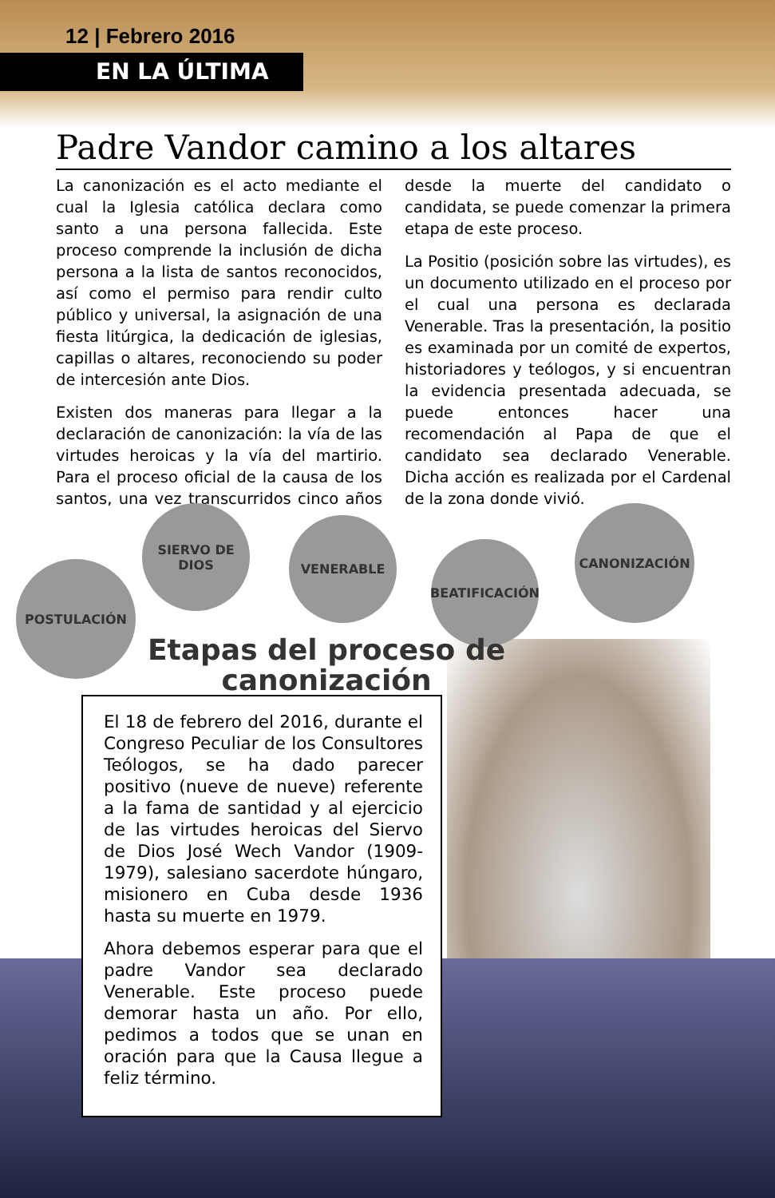12 | Febrero 2016
EN LA ÚLTIMA
Padre Vandor camino a los altares
La canonización es el acto mediante el cual la Iglesia católica declara como santo a una persona fallecida. Este proceso comprende la inclusión de dicha persona a la lista de santos reconocidos, así como el permiso para rendir culto público y universal, la asignación de una fiesta litúrgica, la dedicación de iglesias, capillas o altares, reconociendo su poder de intercesión ante Dios.
Existen dos maneras para llegar a la declaración de canonización: la vía de las virtudes heroicas y la vía del martirio. Para el proceso oficial de la causa de los santos, una vez transcurridos cinco años desde la muerte del candidato o candidata, se puede comenzar la primera etapa de este proceso.
La Positio (posición sobre las virtudes), es un documento utilizado en el proceso por el cual una persona es declarada Venerable. Tras la presentación, la positio es examinada por un comité de expertos, historiadores y teólogos, y si encuentran la evidencia presentada adecuada, se puede entonces hacer una recomendación al Papa de que el candidato sea declarado Venerable. Dicha acción es realizada por el Cardenal de la zona donde vivió.
POSTULACIÓN
SIERVO DE
DIOS
VENERABLE
BEATIFICACIÓN
CANONIZACIÓN
Etapas del proceso de
canonización
El 18 de febrero del 2016, durante el Congreso Peculiar de los Consultores Teólogos, se ha dado parecer positivo (nueve de nueve) referente a la fama de santidad y al ejercicio de las virtudes heroicas del Siervo de Dios José Wech Vandor (1909-1979), salesiano sacerdote húngaro, misionero en Cuba desde 1936 hasta su muerte en 1979.
Ahora debemos esperar para que el padre Vandor sea declarado Venerable. Este proceso puede demorar hasta un año. Por ello, pedimos a todos que se unan en oración para que la Causa llegue a feliz término.